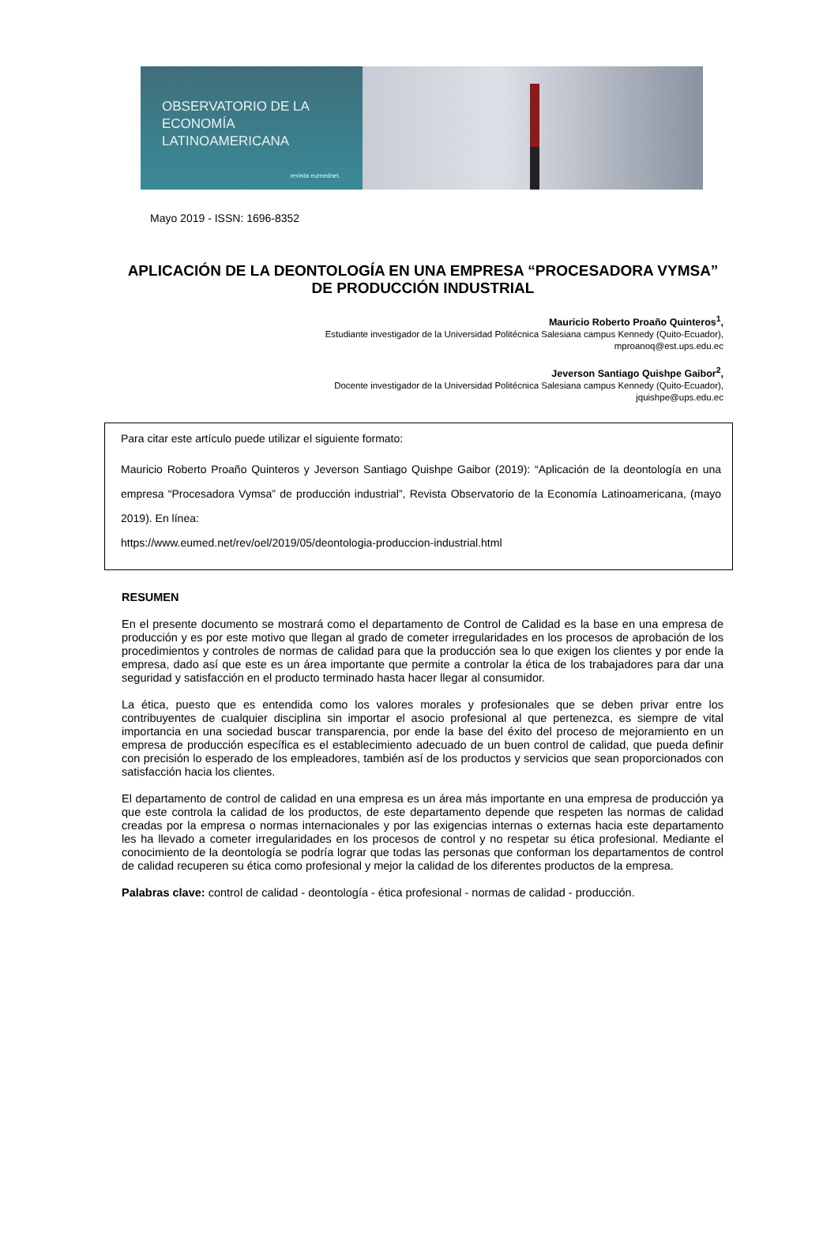OBSERVATORIO DE LA
ECONOMÍA
LATINOAMERICANA
revista eumednet.
Mayo 2019 - ISSN: 1696-8352
APLICACIÓN DE LA DEONTOLOGÍA EN UNA EMPRESA “PROCESADORA VYMSA” DE PRODUCCIÓN INDUSTRIAL
Mauricio Roberto Proaño Quinteros<sup>1</sup>,
Estudiante investigador de la Universidad Politécnica Salesiana campus Kennedy (Quito-Ecuador),
mproanoq@est.ups.edu.ec
Jeverson Santiago Quishpe Gaibor<sup>2</sup>,
Docente investigador de la Universidad Politécnica Salesiana campus Kennedy (Quito-Ecuador),
jquishpe@ups.edu.ec
Para citar este artículo puede utilizar el siguiente formato:
Mauricio Roberto Proaño Quinteros y Jeverson Santiago Quishpe Gaibor (2019): “Aplicación de la deontología en una empresa “Procesadora Vymsa” de producción industrial”, Revista Observatorio de la Economía Latinoamericana, (mayo 2019). En línea:
https://www.eumed.net/rev/oel/2019/05/deontologia-produccion-industrial.html
RESUMEN
En el presente documento se mostrará como el departamento de Control de Calidad es la base en una empresa de producción y es por este motivo que llegan al grado de cometer irregularidades en los procesos de aprobación de los procedimientos y controles de normas de calidad para que la producción sea lo que exigen los clientes y por ende la empresa, dado así que este es un área importante que permite a controlar la ética de los trabajadores para dar una seguridad y satisfacción en el producto terminado hasta hacer llegar al consumidor.
La ética, puesto que es entendida como los valores morales y profesionales que se deben privar entre los contribuyentes de cualquier disciplina sin importar el asocio profesional al que pertenezca, es siempre de vital importancia en una sociedad buscar transparencia, por ende la base del éxito del proceso de mejoramiento en un empresa de producción específica es el establecimiento adecuado de un buen control de calidad, que pueda definir con precisión lo esperado de los empleadores, también así de los productos y servicios que sean proporcionados con satisfacción hacia los clientes.
El departamento de control de calidad en una empresa es un área más importante en una empresa de producción ya que este controla la calidad de los productos, de este departamento depende que respeten las normas de calidad creadas por la empresa o normas internacionales y por las exigencias internas o externas hacia este departamento les ha llevado a cometer irregularidades en los procesos de control y no respetar su ética profesional. Mediante el conocimiento de la deontología se podría lograr que todas las personas que conforman los departamentos de control de calidad recuperen su ética como profesional y mejor la calidad de los diferentes productos de la empresa.
Palabras clave: control de calidad - deontología - ética profesional - normas de calidad - producción.